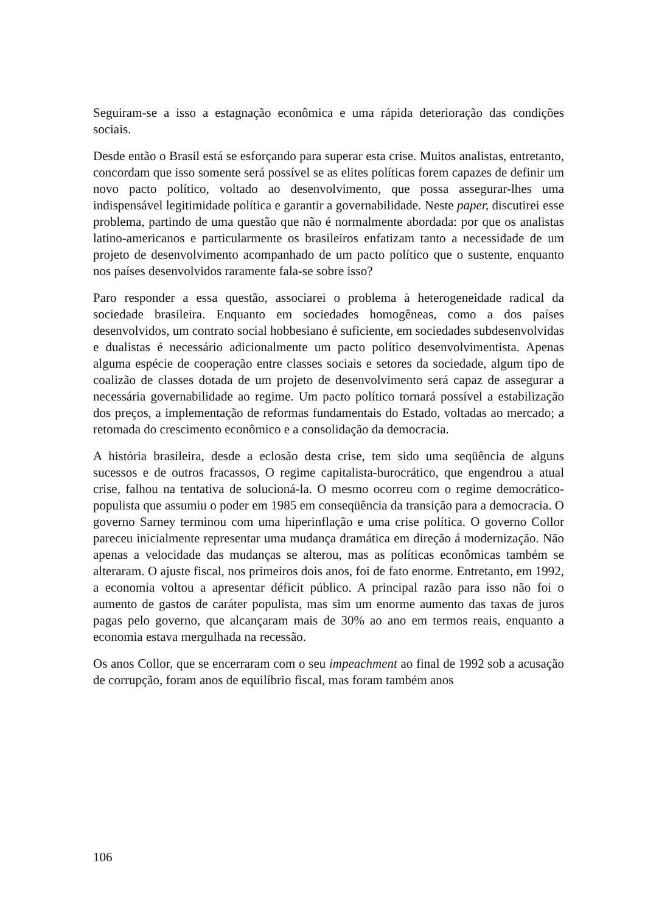Seguiram-se a isso a estagnação econômica e uma rápida deterioração das condições sociais.
Desde então o Brasil está se esforçando para superar esta crise. Muitos analistas, entretanto, concordam que isso somente será possível se as elites políticas forem capazes de definir um novo pacto político, voltado ao desenvolvimento, que possa assegurar-lhes uma indispensável legitimidade política e garantir a governabilidade. Neste paper, discutirei esse problema, partindo de uma questão que não é normalmente abordada: por que os analistas latino-americanos e particularmente os brasileiros enfatizam tanto a necessidade de um projeto de desenvolvimento acompanhado de um pacto político que o sustente, enquanto nos países desenvolvidos raramente fala-se sobre isso?
Paro responder a essa questão, associarei o problema à heterogeneidade radical da sociedade brasileira. Enquanto em sociedades homogêneas, como a dos países desenvolvidos, um contrato social hobbesiano é suficiente, em sociedades subdesenvolvidas e dualistas é necessário adicionalmente um pacto político desenvolvimentista. Apenas alguma espécie de cooperação entre classes sociais e setores da sociedade, algum tipo de coalizão de classes dotada de um projeto de desenvolvimento será capaz de assegurar a necessária governabilidade ao regime. Um pacto político tornará possível a estabilização dos preços, a implementação de reformas fundamentais do Estado, voltadas ao mercado; a retomada do crescimento econômico e a consolidação da democracia.
A história brasileira, desde a eclosão desta crise, tem sido uma seqüência de alguns sucessos e de outros fracassos, O regime capitalista-burocrático, que engendrou a atual crise, falhou na tentativa de solucioná-la. O mesmo ocorreu com o regime democrático-populista que assumiu o poder em 1985 em conseqüência da transição para a democracia. O governo Sarney terminou com uma hiperinflação e uma crise política. O governo Collor pareceu inicialmente representar uma mudança dramática em direção á modernização. Não apenas a velocidade das mudanças se alterou, mas as políticas econômicas também se alteraram. O ajuste fiscal, nos primeiros dois anos, foi de fato enorme. Entretanto, em 1992, a economia voltou a apresentar déficit público. A principal razão para isso não foi o aumento de gastos de caráter populista, mas sim um enorme aumento das taxas de juros pagas pelo governo, que alcançaram mais de 30% ao ano em termos reais, enquanto a economia estava mergulhada na recessão.
Os anos Collor, que se encerraram com o seu impeachment ao final de 1992 sob a acusação de corrupção, foram anos de equilíbrio fiscal, mas foram também anos
106